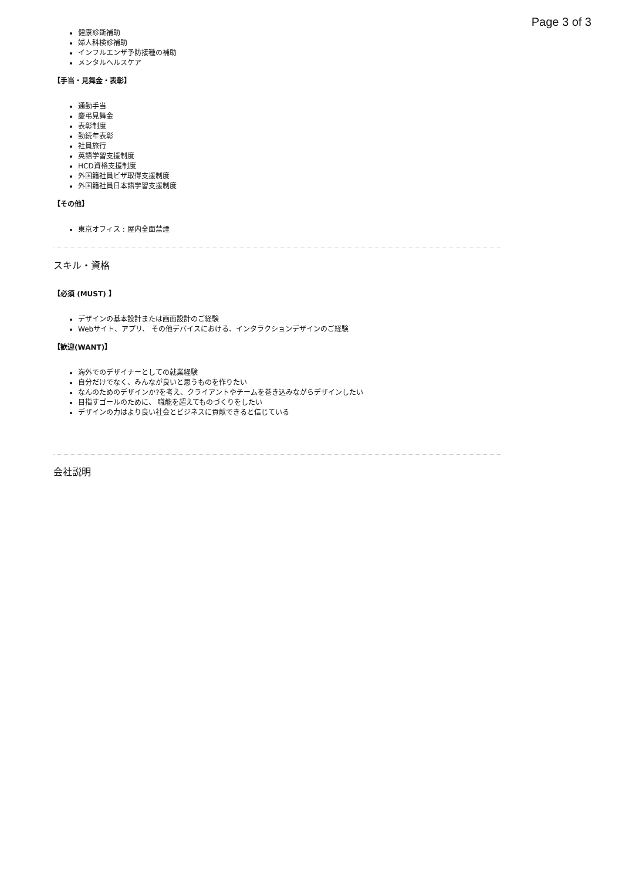Page 3 of 3
健康診斷補助
婦人科検診補助
インフルエンザ予防接種の補助
メンタルヘルスケア
【手当・見舞金・表彰】
通勤手当
慶弔見舞金
表彰制度
勤続年表彰
社員旅行
英語学習支援制度
HCD資格支援制度
外国籍社員ビザ取得支援制度
外国籍社員日本語学習支援制度
【その他】
東京オフィス : 屋内全面禁煙
スキル・資格
【必須 (MUST) 】
デザインの基本設計または画面設計のご経験
Webサイト、アプリ、 その他デバイスにおける、インタラクションデザインのご経験
【歓迎(WANT)】
海外でのデザイナーとしての就業経験
自分だけでなく、みんなが良いと思うものを作りたい
なんのためのデザインか?を考え、クライアントやチームを巻き込みながらデザインしたい
目指すゴールのために、 職能を超えてものづくりをしたい
デザインの力はより良い社会とビジネスに貢献できると信じている
会社説明